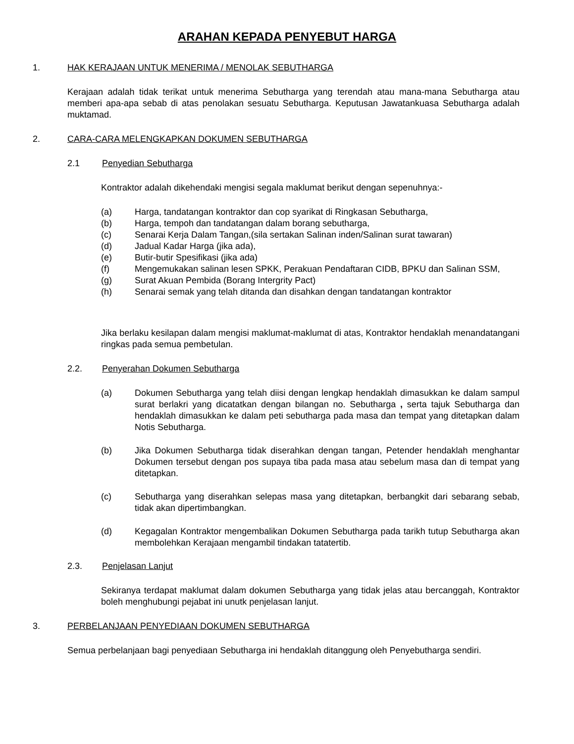ARAHAN KEPADA PENYEBUT HARGA
1. HAK KERAJAAN UNTUK MENERIMA / MENOLAK SEBUTHARGA
Kerajaan adalah tidak terikat untuk menerima Sebutharga yang terendah atau mana-mana Sebutharga atau memberi apa-apa sebab di atas penolakan sesuatu Sebutharga. Keputusan Jawatankuasa Sebutharga adalah muktamad.
2. CARA-CARA MELENGKAPKAN DOKUMEN SEBUTHARGA
2.1 Penyedian Sebutharga
Kontraktor adalah dikehendaki mengisi segala maklumat berikut dengan sepenuhnya:-
(a) Harga, tandatangan kontraktor dan cop syarikat di Ringkasan Sebutharga,
(b) Harga, tempoh dan tandatangan dalam borang sebutharga,
(c) Senarai Kerja Dalam Tangan,(sila sertakan Salinan inden/Salinan surat tawaran)
(d) Jadual Kadar Harga (jika ada),
(e) Butir-butir Spesifikasi (jika ada)
(f) Mengemukakan salinan lesen SPKK, Perakuan Pendaftaran CIDB, BPKU dan Salinan SSM,
(g) Surat Akuan Pembida (Borang Intergrity Pact)
(h) Senarai semak yang telah ditanda dan disahkan dengan tandatangan kontraktor
Jika berlaku kesilapan dalam mengisi maklumat-maklumat di atas, Kontraktor hendaklah menandatangani ringkas pada semua pembetulan.
2.2. Penyerahan Dokumen Sebutharga
(a) Dokumen Sebutharga yang telah diisi dengan lengkap hendaklah dimasukkan ke dalam sampul surat berlakri yang dicatatkan dengan bilangan no. Sebutharga , serta tajuk Sebutharga dan hendaklah dimasukkan ke dalam peti sebutharga pada masa dan tempat yang ditetapkan dalam Notis Sebutharga.
(b) Jika Dokumen Sebutharga tidak diserahkan dengan tangan, Petender hendaklah menghantar Dokumen tersebut dengan pos supaya tiba pada masa atau sebelum masa dan di tempat yang ditetapkan.
(c) Sebutharga yang diserahkan selepas masa yang ditetapkan, berbangkit dari sebarang sebab, tidak akan dipertimbangkan.
(d) Kegagalan Kontraktor mengembalikan Dokumen Sebutharga pada tarikh tutup Sebutharga akan membolehkan Kerajaan mengambil tindakan tatatertib.
2.3. Penjelasan Lanjut
Sekiranya terdapat maklumat dalam dokumen Sebutharga yang tidak jelas atau bercanggah, Kontraktor boleh menghubungi pejabat ini unutk penjelasan lanjut.
3. PERBELANJAAN PENYEDIAAN DOKUMEN SEBUTHARGA
Semua perbelanjaan bagi penyediaan Sebutharga ini hendaklah ditanggung oleh Penyebutharga sendiri.